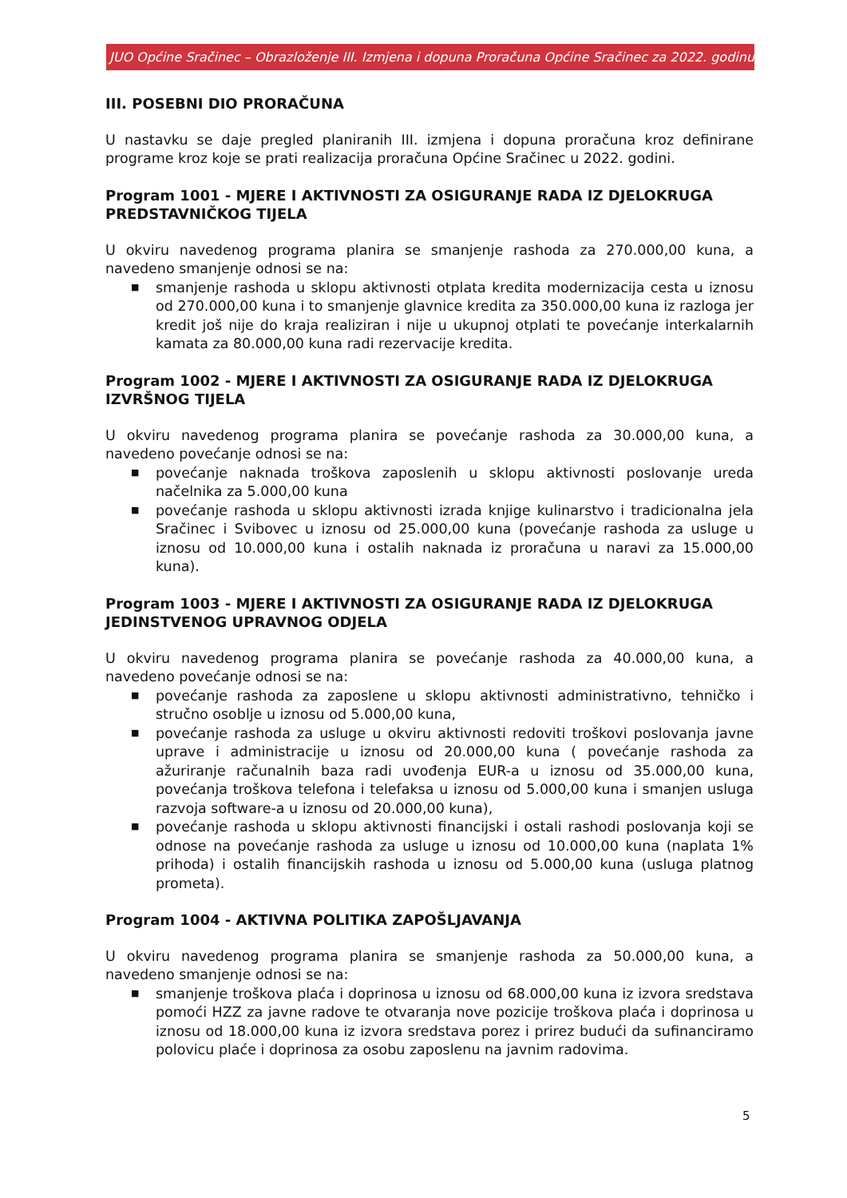JUO Općine Sračinec – Obrazloženje III. Izmjena i dopuna Proračuna Općine Sračinec za 2022. godinu
III. POSEBNI DIO PRORAČUNA
U nastavku se daje pregled planiranih III. izmjena i dopuna proračuna kroz definirane programe kroz koje se prati realizacija proračuna Općine Sračinec u 2022. godini.
Program 1001 - MJERE I AKTIVNOSTI ZA OSIGURANJE RADA IZ DJELOKRUGA PREDSTAVNIČKOG TIJELA
U okviru navedenog programa planira se smanjenje rashoda za 270.000,00 kuna, a navedeno smanjenje odnosi se na:
■ smanjenje rashoda u sklopu aktivnosti otplata kredita modernizacija cesta u iznosu od 270.000,00 kuna i to smanjenje glavnice kredita za 350.000,00 kuna iz razloga jer kredit još nije do kraja realiziran i nije u ukupnoj otplati te povećanje interkalarnih kamata za 80.000,00 kuna radi rezervacije kredita.
Program 1002 - MJERE I AKTIVNOSTI ZA OSIGURANJE RADA IZ DJELOKRUGA IZVRŠNOG TIJELA
U okviru navedenog programa planira se povećanje rashoda za 30.000,00 kuna, a navedeno povećanje odnosi se na:
■ povećanje naknada troškova zaposlenih u sklopu aktivnosti poslovanje ureda načelnika za 5.000,00 kuna
■ povećanje rashoda u sklopu aktivnosti izrada knjige kulinarstvo i tradicionalna jela Sračinec i Svibovec u iznosu od 25.000,00 kuna (povećanje rashoda za usluge u iznosu od 10.000,00 kuna i ostalih naknada iz proračuna u naravi za 15.000,00 kuna).
Program 1003 - MJERE I AKTIVNOSTI ZA OSIGURANJE RADA IZ DJELOKRUGA JEDINSTVENOG UPRAVNOG ODJELA
U okviru navedenog programa planira se povećanje rashoda za 40.000,00 kuna, a navedeno povećanje odnosi se na:
■ povećanje rashoda za zaposlene u sklopu aktivnosti administrativno, tehničko i stručno osoblje u iznosu od 5.000,00 kuna,
■ povećanje rashoda za usluge u okviru aktivnosti redoviti troškovi poslovanja javne uprave i administracije u iznosu od 20.000,00 kuna ( povećanje rashoda za ažuriranje računalnih baza radi uvođenja EUR-a u iznosu od 35.000,00 kuna, povećanja troškova telefona i telefaksa u iznosu od 5.000,00 kuna i smanjen usluga razvoja software-a u iznosu od 20.000,00 kuna),
■ povećanje rashoda u sklopu aktivnosti financijski i ostali rashodi poslovanja koji se odnose na povećanje rashoda za usluge u iznosu od 10.000,00 kuna (naplata 1% prihoda) i ostalih financijskih rashoda u iznosu od 5.000,00 kuna (usluga platnog prometa).
Program 1004 - AKTIVNA POLITIKA ZAPOŠLJAVANJA
U okviru navedenog programa planira se smanjenje rashoda za 50.000,00 kuna, a navedeno smanjenje odnosi se na:
■ smanjenje troškova plaća i doprinosa u iznosu od 68.000,00 kuna iz izvora sredstava pomoći HZZ za javne radove te otvaranja nove pozicije troškova plaća i doprinosa u iznosu od 18.000,00 kuna iz izvora sredstava porez i prirez budući da sufinanciramo polovicu plaće i doprinosa za osobu zaposlenu na javnim radovima.
5